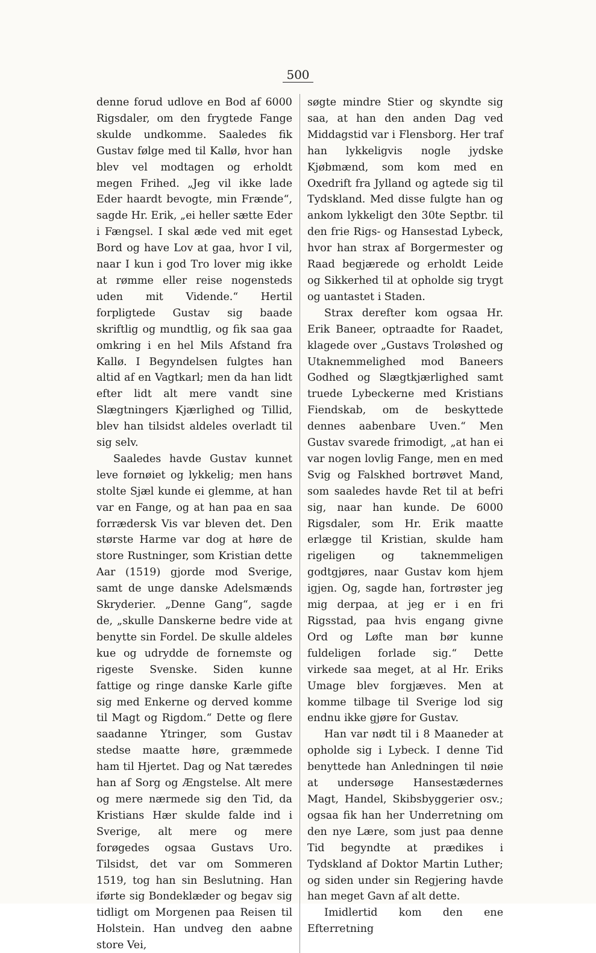500
denne forud udlove en Bod af 6000 Rigsdaler, om den frygtede Fange skulde undkomme. Saaledes fik Gustav følge med til Kallø, hvor han blev vel modtagen og erholdt megen Frihed. „Jeg vil ikke lade Eder haardt bevogte, min Frænde“, sagde Hr. Erik, „ei heller sætte Eder i Fængsel. I skal æde ved mit eget Bord og have Lov at gaa, hvor I vil, naar I kun i god Tro lover mig ikke at rømme eller reise nogensteds uden mit Vidende.“ Hertil forpligtede Gustav sig baade skriftlig og mundtlig, og fik saa gaa omkring i en hel Mils Afstand fra Kallø. I Begyndelsen fulgtes han altid af en Vagtkarl; men da han lidt efter lidt alt mere vandt sine Slægtningers Kjærlighed og Tillid, blev han tilsidst aldeles overladt til sig selv.
Saaledes havde Gustav kunnet leve fornøiet og lykkelig; men hans stolte Sjæl kunde ei glemme, at han var en Fange, og at han paa en saa forrædersk Vis var bleven det. Den største Harme var dog at høre de store Rustninger, som Kristian dette Aar (1519) gjorde mod Sverige, samt de unge danske Adelsmænds Skryderier. „Denne Gang“, sagde de, „skulle Danskerne bedre vide at benytte sin Fordel. De skulle aldeles kue og udrydde de fornemste og rigeste Svenske. Siden kunne fattige og ringe danske Karle gifte sig med Enkerne og derved komme til Magt og Rigdom.“ Dette og flere saadanne Ytringer, som Gustav stedse maatte høre, græmmede ham til Hjertet. Dag og Nat tæredes han af Sorg og Ængstelse. Alt mere og mere nærmede sig den Tid, da Kristians Hær skulde falde ind i Sverige, alt mere og mere forøgedes ogsaa Gustavs Uro. Tilsidst, det var om Sommeren 1519, tog han sin Beslutning. Han iførte sig Bondeklæder og begav sig tidligt om Morgenen paa Reisen til Holstein. Han undveg den aabne store Vei,
søgte mindre Stier og skyndte sig saa, at han den anden Dag ved Middagstid var i Flensborg. Her traf han lykkeligvis nogle jydske Kjøbmænd, som kom med en Oxedrift fra Jylland og agtede sig til Tydskland. Med disse fulgte han og ankom lykkeligt den 30te Septbr. til den frie Rigs- og Hansestad Lybeck, hvor han strax af Borgermester og Raad begjærede og erholdt Leide og Sikkerhed til at opholde sig trygt og uantastet i Staden.
Strax derefter kom ogsaa Hr. Erik Baneer, optraadte for Raadet, klagede over „Gustavs Troløshed og Utaknemmelighed mod Baneers Godhed og Slægtkjærlighed samt truede Lybeckerne med Kristians Fiendskab, om de beskyttede dennes aabenbare Uven.“ Men Gustav svarede frimodigt, „at han ei var nogen lovlig Fange, men en med Svig og Falskhed bortrøvet Mand, som saaledes havde Ret til at befri sig, naar han kunde. De 6000 Rigsdaler, som Hr. Erik maatte erlægge til Kristian, skulde ham rigeligen og taknemmeligen godtgjøres, naar Gustav kom hjem igjen. Og, sagde han, fortrøster jeg mig derpaa, at jeg er i en fri Rigsstad, paa hvis engang givne Ord og Løfte man bør kunne fuldeligen forlade sig.“ Dette virkede saa meget, at al Hr. Eriks Umage blev forgjæves. Men at komme tilbage til Sverige lod sig endnu ikke gjøre for Gustav.
Han var nødt til i 8 Maaneder at opholde sig i Lybeck. I denne Tid benyttede han Anledningen til nøie at undersøge Hansestædernes Magt, Handel, Skibsbyggerier osv.; ogsaa fik han her Underretning om den nye Lære, som just paa denne Tid begyndte at prædikes i Tydskland af Doktor Martin Luther; og siden under sin Regjering havde han meget Gavn af alt dette.
Imidlertid kom den ene Efterretning